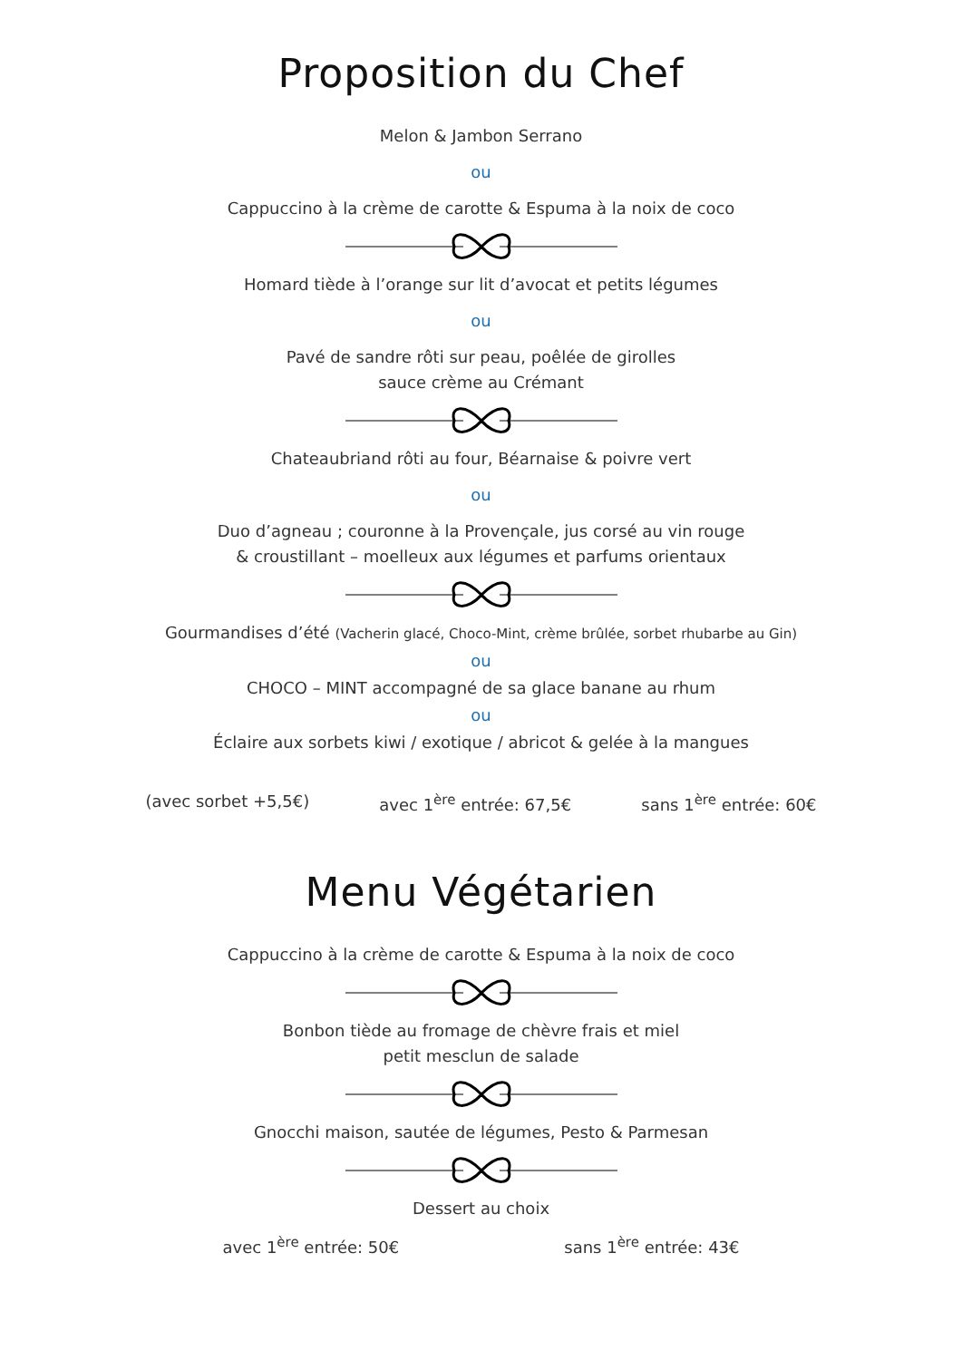Proposition du Chef
Melon & Jambon Serrano
ou
Cappuccino à la crème de carotte & Espuma à la noix de coco
Homard tiède à l’orange sur lit d’avocat et petits légumes
ou
Pavé de sandre rôti sur peau, poêlée de girolles
sauce crème au Crémant
Chateaubriand rôti au four, Béarnaise & poivre vert
ou
Duo d’agneau ; couronne à la Provençale, jus corsé au vin rouge
& croustillant – moelleux aux légumes et parfums orientaux
Gourmandises d’été (Vacherin glacé, Choco-Mint, crème brûlée, sorbet rhubarbe au Gin)
ou
CHOCO – MINT accompagné de sa glace banane au rhum
ou
Éclaire aux sorbets kiwi / exotique / abricot & gelée à la mangues
(avec sorbet +5,5€) avec 1<sup>ère</sup> entrée: 67,5€ sans 1<sup>ère</sup> entrée: 60€
Menu Végétarien
Cappuccino à la crème de carotte & Espuma à la noix de coco
Bonbon tiède au fromage de chèvre frais et miel
petit mesclun de salade
Gnocchi maison, sautée de légumes, Pesto & Parmesan
Dessert au choix
avec 1<sup>ère</sup> entrée: 50€ sans 1<sup>ère</sup> entrée: 43€